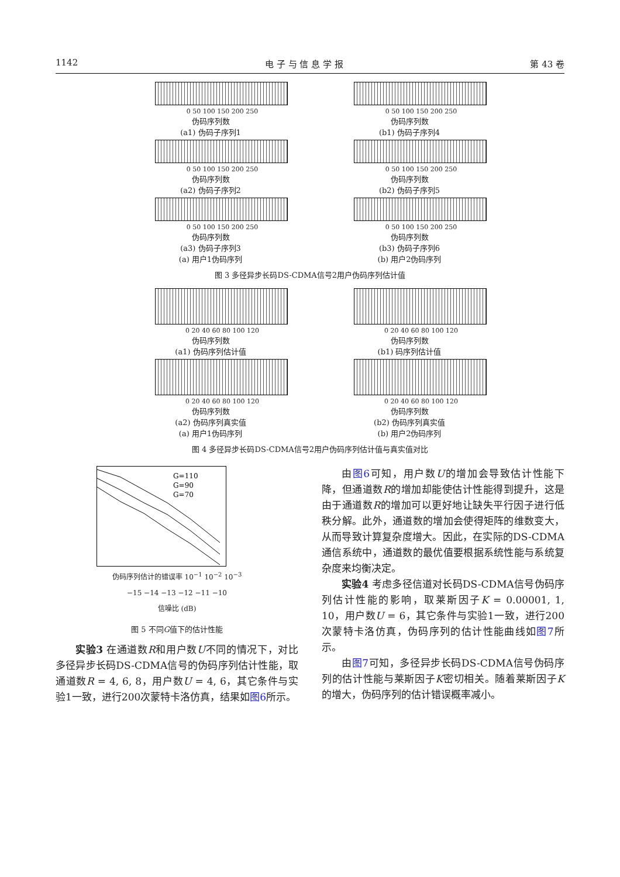1142 电 子 与 信 息 学 报 第 43 卷
0 50 100 150 200 250
伪码序列数
(a1) 伪码子序列1
0 50 100 150 200 250
伪码序列数
(a2) 伪码子序列2
0 50 100 150 200 250
伪码序列数
(a3) 伪码子序列3
(a) 用户1伪码序列
0 50 100 150 200 250
伪码序列数
(b1) 伪码子序列4
0 50 100 150 200 250
伪码序列数
(b2) 伪码子序列5
0 50 100 150 200 250
伪码序列数
(b3) 伪码子序列6
(b) 用户2伪码序列
图 3 多径异步长码DS-CDMA信号2用户伪码序列估计值
0 20 40 60 80 100 120
伪码序列数
(a1) 伪码序列估计值
0 20 40 60 80 100 120
伪码序列数
(a2) 伪码序列真实值
(a) 用户1伪码序列
0 20 40 60 80 100 120
伪码序列数
(b1) 码序列估计值
0 20 40 60 80 100 120
伪码序列数
(b2) 伪码序列真实值
(b) 用户2伪码序列
图 4 多径异步长码DS-CDMA信号2用户伪码序列估计值与真实值对比
G=110
G=90
G=70
伪码序列估计的错误率 10<sup>−1</sup> 10<sup>−2</sup> 10<sup>−3</sup>
−15 −14 −13 −12 −11 −10
信噪比 (dB)
图 5 不同G值下的估计性能
实验3 在通道数R和用户数U不同的情况下，对比多径异步长码DS-CDMA信号的伪码序列估计性能，取通道数R = 4, 6, 8，用户数U = 4, 6，其它条件与实验1一致，进行200次蒙特卡洛仿真，结果如图6所示。
由图6可知，用户数U的增加会导致估计性能下降，但通道数R的增加却能使估计性能得到提升，这是由于通道数R的增加可以更好地让缺失平行因子进行低秩分解。此外，通道数的增加会使得矩阵的维数变大，从而导致计算复杂度增大。因此，在实际的DS-CDMA通信系统中，通道数的最优值要根据系统性能与系统复杂度来均衡决定。
实验4 考虑多径信道对长码DS-CDMA信号伪码序列估计性能的影响，取莱斯因子K = 0.00001, 1, 10，用户数U = 6，其它条件与实验1一致，进行200次蒙特卡洛仿真，伪码序列的估计性能曲线如图7所示。
由图7可知，多径异步长码DS-CDMA信号伪码序列的估计性能与莱斯因子K密切相关。随着莱斯因子K的增大，伪码序列的估计错误概率减小。